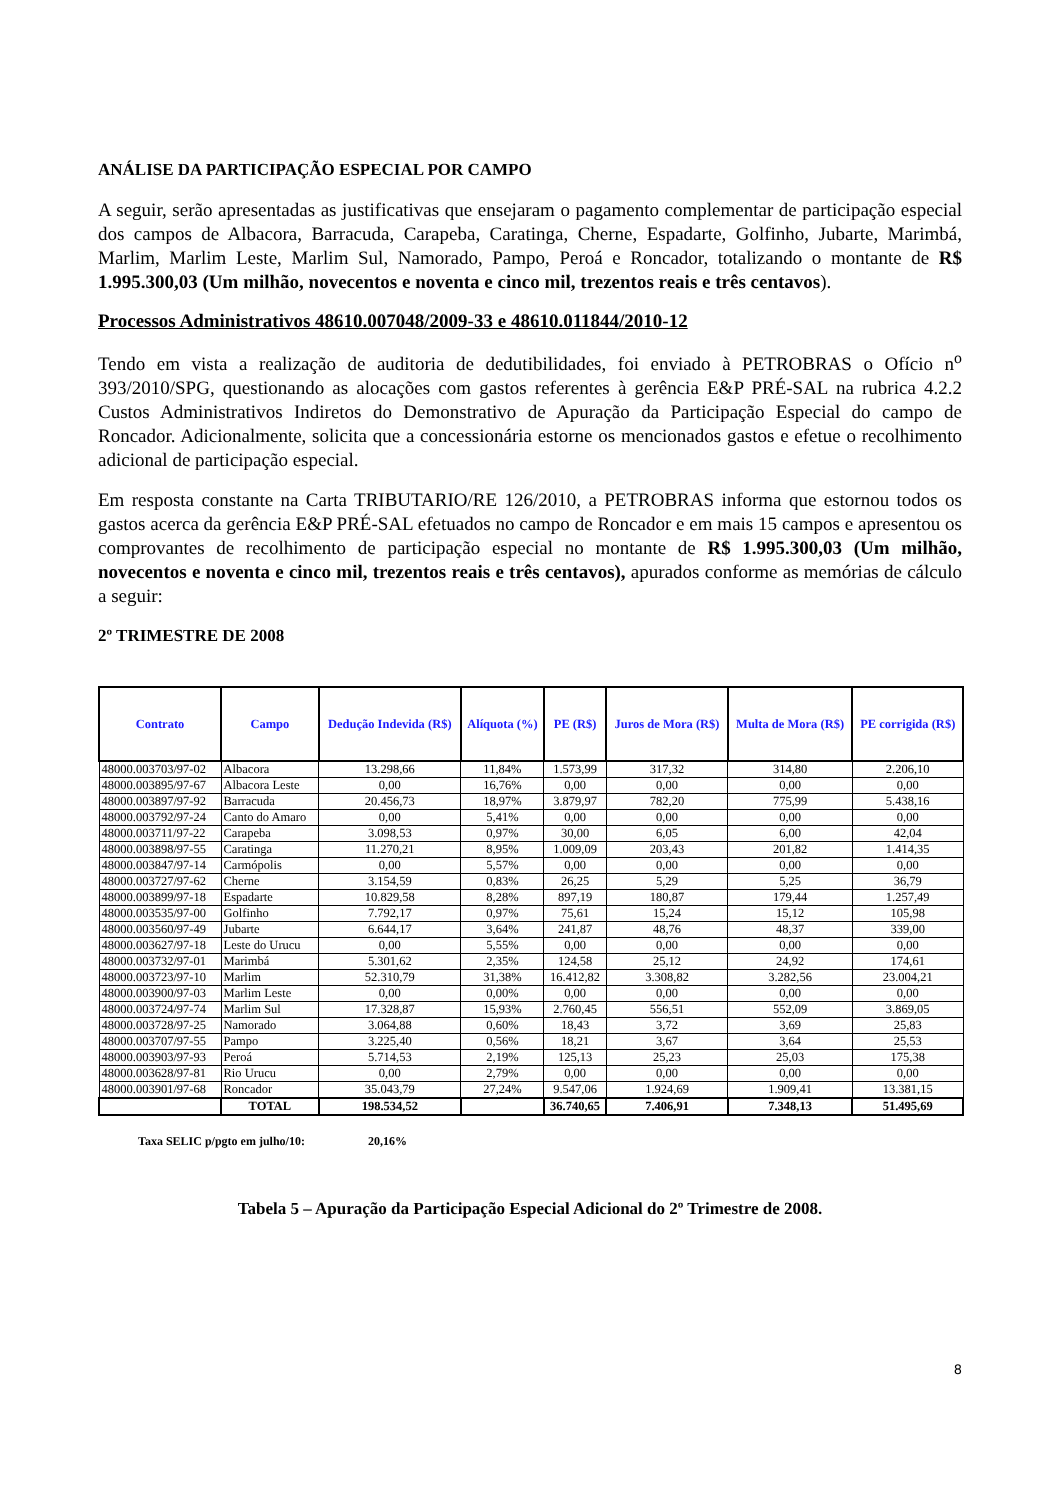ANÁLISE DA PARTICIPAÇÃO ESPECIAL POR CAMPO
A seguir, serão apresentadas as justificativas que ensejaram o pagamento complementar de participação especial dos campos de Albacora, Barracuda, Carapeba, Caratinga, Cherne, Espadarte, Golfinho, Jubarte, Marimbá, Marlim, Marlim Leste, Marlim Sul, Namorado, Pampo, Peroá e Roncador, totalizando o montante de R$ 1.995.300,03 (Um milhão, novecentos e noventa e cinco mil, trezentos reais e três centavos).
Processos Administrativos 48610.007048/2009-33 e 48610.011844/2010-12
Tendo em vista a realização de auditoria de dedutibilidades, foi enviado à PETROBRAS o Ofício n<sup>o</sup> 393/2010/SPG, questionando as alocações com gastos referentes à gerência E&P PRÉ-SAL na rubrica 4.2.2 Custos Administrativos Indiretos do Demonstrativo de Apuração da Participação Especial do campo de Roncador. Adicionalmente, solicita que a concessionária estorne os mencionados gastos e efetue o recolhimento adicional de participação especial.
Em resposta constante na Carta TRIBUTARIO/RE 126/2010, a PETROBRAS informa que estornou todos os gastos acerca da gerência E&P PRÉ-SAL efetuados no campo de Roncador e em mais 15 campos e apresentou os comprovantes de recolhimento de participação especial no montante de R$ 1.995.300,03 (Um milhão, novecentos e noventa e cinco mil, trezentos reais e três centavos), apurados conforme as memórias de cálculo a seguir:
2º TRIMESTRE DE 2008
| Contrato | Campo | Dedução Indevida (R$) | Alíquota (%) | PE (R$) | Juros de Mora (R$) | Multa de Mora (R$) | PE corrigida (R$) |
| --- | --- | --- | --- | --- | --- | --- | --- |
| 48000.003703/97-02 | Albacora | 13.298,66 | 11,84% | 1.573,99 | 317,32 | 314,80 | 2.206,10 |
| 48000.003895/97-67 | Albacora Leste | 0,00 | 16,76% | 0,00 | 0,00 | 0,00 | 0,00 |
| 48000.003897/97-92 | Barracuda | 20.456,73 | 18,97% | 3.879,97 | 782,20 | 775,99 | 5.438,16 |
| 48000.003792/97-24 | Canto do Amaro | 0,00 | 5,41% | 0,00 | 0,00 | 0,00 | 0,00 |
| 48000.003711/97-22 | Carapeba | 3.098,53 | 0,97% | 30,00 | 6,05 | 6,00 | 42,04 |
| 48000.003898/97-55 | Caratinga | 11.270,21 | 8,95% | 1.009,09 | 203,43 | 201,82 | 1.414,35 |
| 48000.003847/97-14 | Carmópolis | 0,00 | 5,57% | 0,00 | 0,00 | 0,00 | 0,00 |
| 48000.003727/97-62 | Cherne | 3.154,59 | 0,83% | 26,25 | 5,29 | 5,25 | 36,79 |
| 48000.003899/97-18 | Espadarte | 10.829,58 | 8,28% | 897,19 | 180,87 | 179,44 | 1.257,49 |
| 48000.003535/97-00 | Golfinho | 7.792,17 | 0,97% | 75,61 | 15,24 | 15,12 | 105,98 |
| 48000.003560/97-49 | Jubarte | 6.644,17 | 3,64% | 241,87 | 48,76 | 48,37 | 339,00 |
| 48000.003627/97-18 | Leste do Urucu | 0,00 | 5,55% | 0,00 | 0,00 | 0,00 | 0,00 |
| 48000.003732/97-01 | Marimbá | 5.301,62 | 2,35% | 124,58 | 25,12 | 24,92 | 174,61 |
| 48000.003723/97-10 | Marlim | 52.310,79 | 31,38% | 16.412,82 | 3.308,82 | 3.282,56 | 23.004,21 |
| 48000.003900/97-03 | Marlim Leste | 0,00 | 0,00% | 0,00 | 0,00 | 0,00 | 0,00 |
| 48000.003724/97-74 | Marlim Sul | 17.328,87 | 15,93% | 2.760,45 | 556,51 | 552,09 | 3.869,05 |
| 48000.003728/97-25 | Namorado | 3.064,88 | 0,60% | 18,43 | 3,72 | 3,69 | 25,83 |
| 48000.003707/97-55 | Pampo | 3.225,40 | 0,56% | 18,21 | 3,67 | 3,64 | 25,53 |
| 48000.003903/97-93 | Peroá | 5.714,53 | 2,19% | 125,13 | 25,23 | 25,03 | 175,38 |
| 48000.003628/97-81 | Rio Urucu | 0,00 | 2,79% | 0,00 | 0,00 | 0,00 | 0,00 |
| 48000.003901/97-68 | Roncador | 35.043,79 | 27,24% | 9.547,06 | 1.924,69 | 1.909,41 | 13.381,15 |
| | TOTAL | 198.534,52 | | 36.740,65 | 7.406,91 | 7.348,13 | 51.495,69 |
Taxa SELIC p/pgto em julho/10: 20,16%
Tabela 5 – Apuração da Participação Especial Adicional do 2º Trimestre de 2008.
8